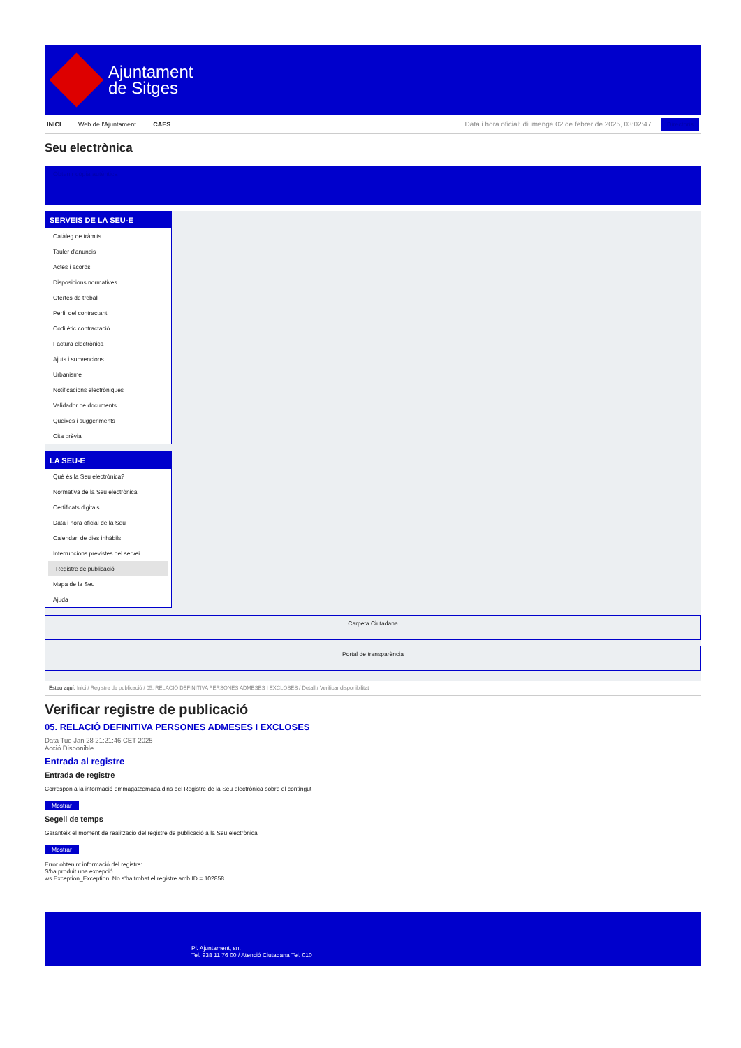Ajuntament
de Sitges
INICI Web de l'Ajuntament CAES
Data i hora oficial: diumenge 02 de febrer de 2025, 03:02:47 Directoris
Seu electrònica
Obtenir còpia autèntica
SERVEIS DE LA SEU-E
Catàleg de tràmits
Tauler d'anuncis
Actes i acords
Disposicions normatives
Ofertes de treball
Perfil del contractant
Codi ètic contractació
Factura electrònica
Ajuts i subvencions
Urbanisme
Notificacions electròniques
Validador de documents
Queixes i suggeriments
Cita prèvia
LA SEU-E
Què és la Seu electrònica?
Normativa de la Seu electrònica
Certificats digitals
Data i hora oficial de la Seu
Calendari de dies inhàbils
Interrupcions previstes del servei
Registre de publicació
Mapa de la Seu
Ajuda
Carpeta Ciutadana
Portal de transparència
Esteu aquí: Inici / Registre de publicació / 05. RELACIÓ DEFINITIVA PERSONES ADMESES I EXCLOSES / Detall / Verificar disponibilitat
Verificar registre de publicació
05. RELACIÓ DEFINITIVA PERSONES ADMESES I EXCLOSES
Data Tue Jan 28 21:21:46 CET 2025
Acció Disponible
Entrada al registre
Entrada de registre
Correspon a la informació emmagatzemada dins del Registre de la Seu electrònica sobre el contingut
Mostrar
Segell de temps
Garanteix el moment de realització del registre de publicació a la Seu electrònica
Mostrar
Error obtenint informació del registre:
S'ha produit una excepció
ws.Exception_Exception: No s'ha trobat el registre amb ID = 102858
Pl. Ajuntament, sn.
Tel. 938 11 76 00 / Atenció Ciutadana Tel. 010